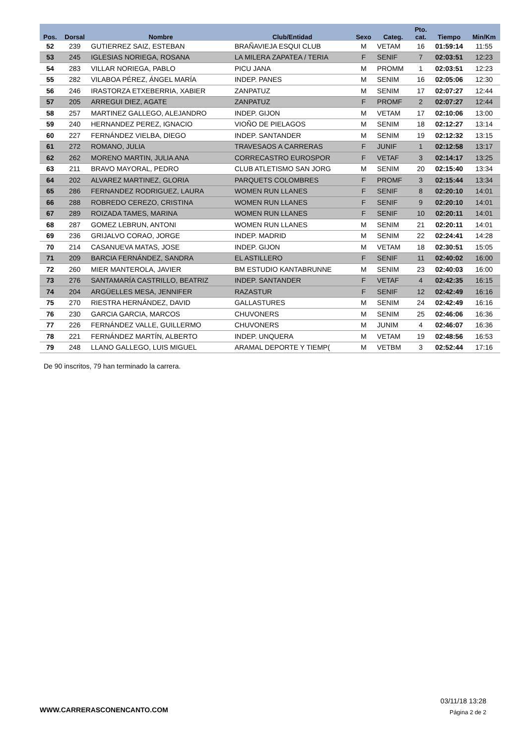| Pos. | Dorsal | Nombre | Club/Entidad | Sexo | Categ. | Pto. cat. | Tiempo | Min/Km |
| --- | --- | --- | --- | --- | --- | --- | --- | --- |
| 52 | 239 | GUTIERREZ SAIZ, ESTEBAN | BRAÑAVIEJA ESQUI CLUB | M | VETAM | 16 | 01:59:14 | 11:55 |
| 53 | 245 | IGLESIAS NORIEGA, ROSANA | LA MILERA ZAPATEA / TERIA | F | SENIF | 7 | 02:03:51 | 12:23 |
| 54 | 283 | VILLAR NORIEGA, PABLO | PICU JANA | M | PROMM | 1 | 02:03:51 | 12:23 |
| 55 | 282 | VILABOA PÉREZ, ÁNGEL MARÍA | INDEP. PANES | M | SENIM | 16 | 02:05:06 | 12:30 |
| 56 | 246 | IRASTORZA ETXEBERRIA, XABIER | ZANPATUZ | M | SENIM | 17 | 02:07:27 | 12:44 |
| 57 | 205 | ARREGUI DIEZ, AGATE | ZANPATUZ | F | PROMF | 2 | 02:07:27 | 12:44 |
| 58 | 257 | MARTINEZ GALLEGO, ALEJANDRO | INDEP. GIJON | M | VETAM | 17 | 02:10:06 | 13:00 |
| 59 | 240 | HERNANDEZ PEREZ, IGNACIO | VIOÑO DE PIELAGOS | M | SENIM | 18 | 02:12:27 | 13:14 |
| 60 | 227 | FERNÁNDEZ VIELBA, DIEGO | INDEP. SANTANDER | M | SENIM | 19 | 02:12:32 | 13:15 |
| 61 | 272 | ROMANO, JULIA | TRAVESAOS A CARRERAS | F | JUNIF | 1 | 02:12:58 | 13:17 |
| 62 | 262 | MORENO MARTIN, JULIA ANA | CORRECASTRO EUROSPOR | F | VETAF | 3 | 02:14:17 | 13:25 |
| 63 | 211 | BRAVO MAYORAL, PEDRO | CLUB ATLETISMO SAN JORG | M | SENIM | 20 | 02:15:40 | 13:34 |
| 64 | 202 | ALVAREZ MARTINEZ, GLORIA | PARQUETS COLOMBRES | F | PROMF | 3 | 02:15:44 | 13:34 |
| 65 | 286 | FERNANDEZ RODRIGUEZ, LAURA | WOMEN RUN LLANES | F | SENIF | 8 | 02:20:10 | 14:01 |
| 66 | 288 | ROBREDO CEREZO, CRISTINA | WOMEN RUN LLANES | F | SENIF | 9 | 02:20:10 | 14:01 |
| 67 | 289 | ROIZADA TAMES, MARINA | WOMEN RUN LLANES | F | SENIF | 10 | 02:20:11 | 14:01 |
| 68 | 287 | GOMEZ LEBRUN, ANTONI | WOMEN RUN LLANES | M | SENIM | 21 | 02:20:11 | 14:01 |
| 69 | 236 | GRIJALVO CORAO, JORGE | INDEP. MADRID | M | SENIM | 22 | 02:24:41 | 14:28 |
| 70 | 214 | CASANUEVA MATAS, JOSE | INDEP. GIJON | M | VETAM | 18 | 02:30:51 | 15:05 |
| 71 | 209 | BARCIA FERNÁNDEZ, SANDRA | EL ASTILLERO | F | SENIF | 11 | 02:40:02 | 16:00 |
| 72 | 260 | MIER MANTEROLA, JAVIER | BM ESTUDIO KANTABRUNNE | M | SENIM | 23 | 02:40:03 | 16:00 |
| 73 | 276 | SANTAMARÍA CASTRILLO, BEATRIZ | INDEP. SANTANDER | F | VETAF | 4 | 02:42:35 | 16:15 |
| 74 | 204 | ARGÜELLES MESA, JENNIFER | RAZASTUR | F | SENIF | 12 | 02:42:49 | 16:16 |
| 75 | 270 | RIESTRA HERNÁNDEZ, DAVID | GALLASTURES | M | SENIM | 24 | 02:42:49 | 16:16 |
| 76 | 230 | GARCIA GARCIA, MARCOS | CHUVONERS | M | SENIM | 25 | 02:46:06 | 16:36 |
| 77 | 226 | FERNÁNDEZ VALLE, GUILLERMO | CHUVONERS | M | JUNIM | 4 | 02:46:07 | 16:36 |
| 78 | 221 | FERNÁNDEZ MARTÍN, ALBERTO | INDEP. UNQUERA | M | VETAM | 19 | 02:48:56 | 16:53 |
| 79 | 248 | LLANO GALLEGO, LUIS MIGUEL | ARAMAL DEPORTE Y TIEMP( | M | VETBM | 3 | 02:52:44 | 17:16 |
De 90 inscritos, 79 han terminado la carrera.
WWW.CARRERASCONENCANTO.COM
03/11/18 13:28
Página 2 de 2